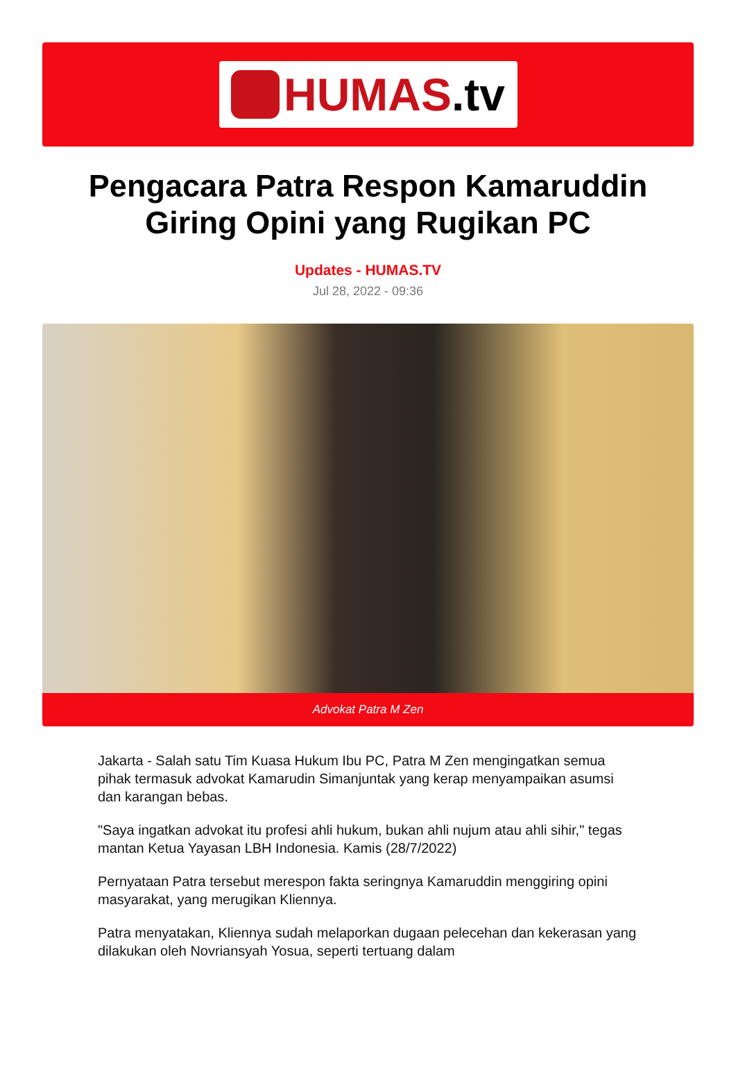HUMAS.tv
Pengacara Patra Respon Kamaruddin Giring Opini yang Rugikan PC
Updates - HUMAS.TV
Jul 28, 2022 - 09:36
Advokat Patra M Zen
Jakarta - Salah satu Tim Kuasa Hukum Ibu PC, Patra M Zen mengingatkan semua pihak termasuk advokat Kamarudin Simanjuntak yang kerap menyampaikan asumsi dan karangan bebas.
"Saya ingatkan advokat itu profesi ahli hukum, bukan ahli nujum atau ahli sihir," tegas mantan Ketua Yayasan LBH Indonesia. Kamis (28/7/2022)
Pernyataan Patra tersebut merespon fakta seringnya Kamaruddin menggiring opini masyarakat, yang merugikan Kliennya.
Patra menyatakan, Kliennya sudah melaporkan dugaan pelecehan dan kekerasan yang dilakukan oleh Novriansyah Yosua, seperti tertuang dalam